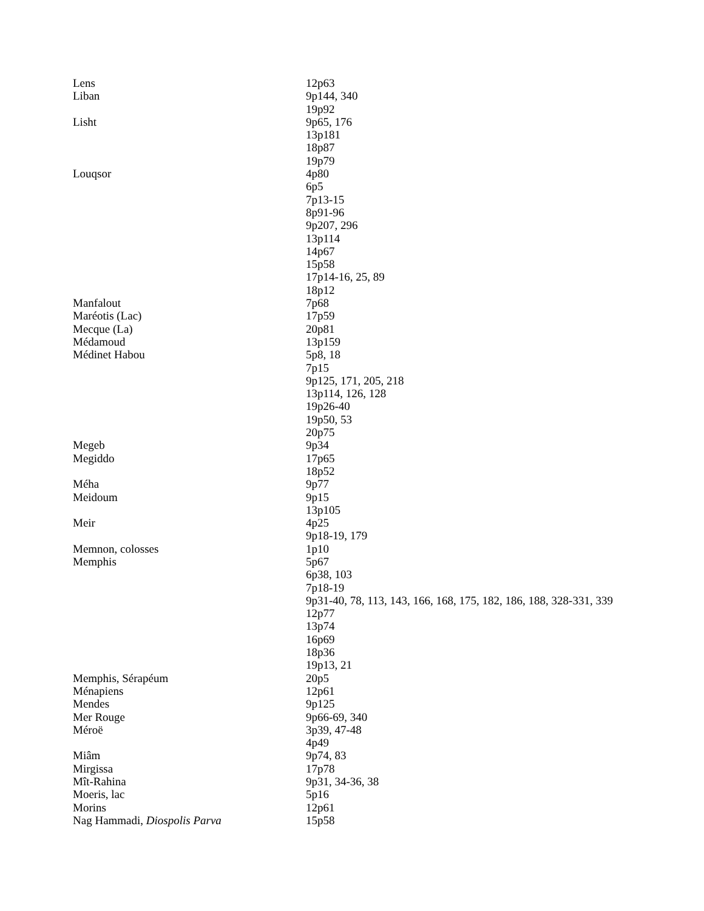| Lens | 12p63 |
| Liban | 9p144, 340 19p92 |
| Lisht | 9p65, 176 13p181 18p87 19p79 |
| Louqsor | 4p80 6p5 7p13-15 8p91-96 9p207, 296 13p114 14p67 15p58 17p14-16, 25, 89 18p12 |
| Manfalout | 7p68 |
| Maréotis (Lac) | 17p59 |
| Mecque (La) | 20p81 |
| Médamoud | 13p159 |
| Médinet Habou | 5p8, 18 7p15 9p125, 171, 205, 218 13p114, 126, 128 19p26-40 19p50, 53 20p75 |
| Megeb | 9p34 |
| Megiddo | 17p65 18p52 |
| Méha | 9p77 |
| Meidoum | 9p15 13p105 |
| Meir | 4p25 9p18-19, 179 |
| Memnon, colosses | 1p10 |
| Memphis | 5p67 6p38, 103 7p18-19 9p31-40, 78, 113, 143, 166, 168, 175, 182, 186, 188, 328-331, 339 12p77 13p74 16p69 18p36 19p13, 21 |
| Memphis, Sérapéum | 20p5 |
| Ménapiens | 12p61 |
| Mendes | 9p125 |
| Mer Rouge | 9p66-69, 340 |
| Méroë | 3p39, 47-48 4p49 |
| Miâm | 9p74, 83 |
| Mirgissa | 17p78 |
| Mît-Rahina | 9p31, 34-36, 38 |
| Moeris, lac | 5p16 |
| Morins | 12p61 |
| Nag Hammadi, Diospolis Parva | 15p58 |